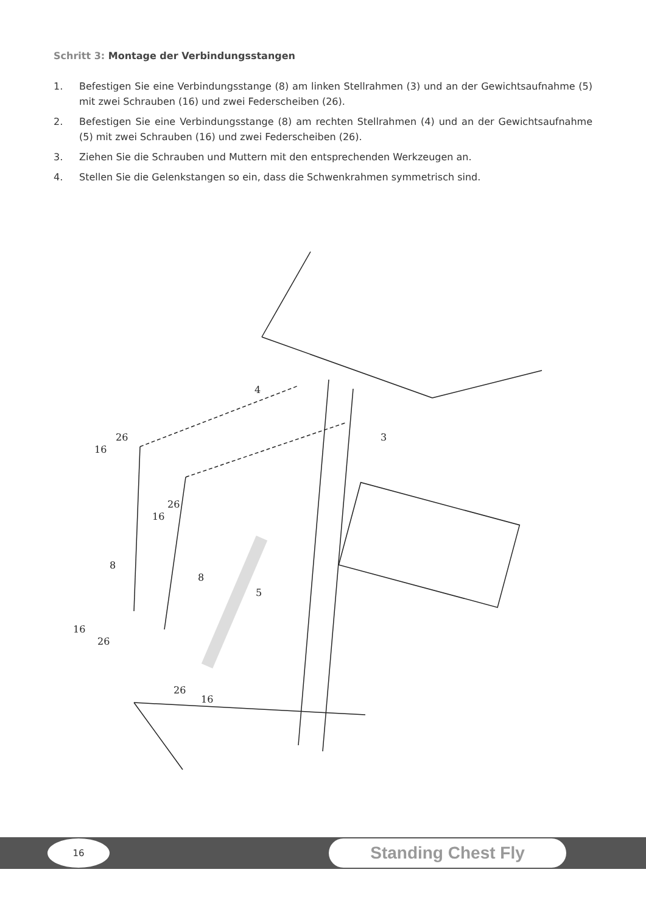Schritt 3: Montage der Verbindungsstangen
1. Befestigen Sie eine Verbindungsstange (8) am linken Stellrahmen (3) und an der Gewichtsaufnahme (5) mit zwei Schrauben (16) und zwei Federscheiben (26).
2. Befestigen Sie eine Verbindungsstange (8) am rechten Stellrahmen (4) und an der Gewichtsaufnahme (5) mit zwei Schrauben (16) und zwei Federscheiben (26).
3. Ziehen Sie die Schrauben und Muttern mit den entsprechenden Werkzeugen an.
4. Stellen Sie die Gelenkstangen so ein, dass die Schwenkrahmen symmetrisch sind.
4
3
16
26
16
26
8
8
5
16
26
26
16
16 Standing Chest Fly